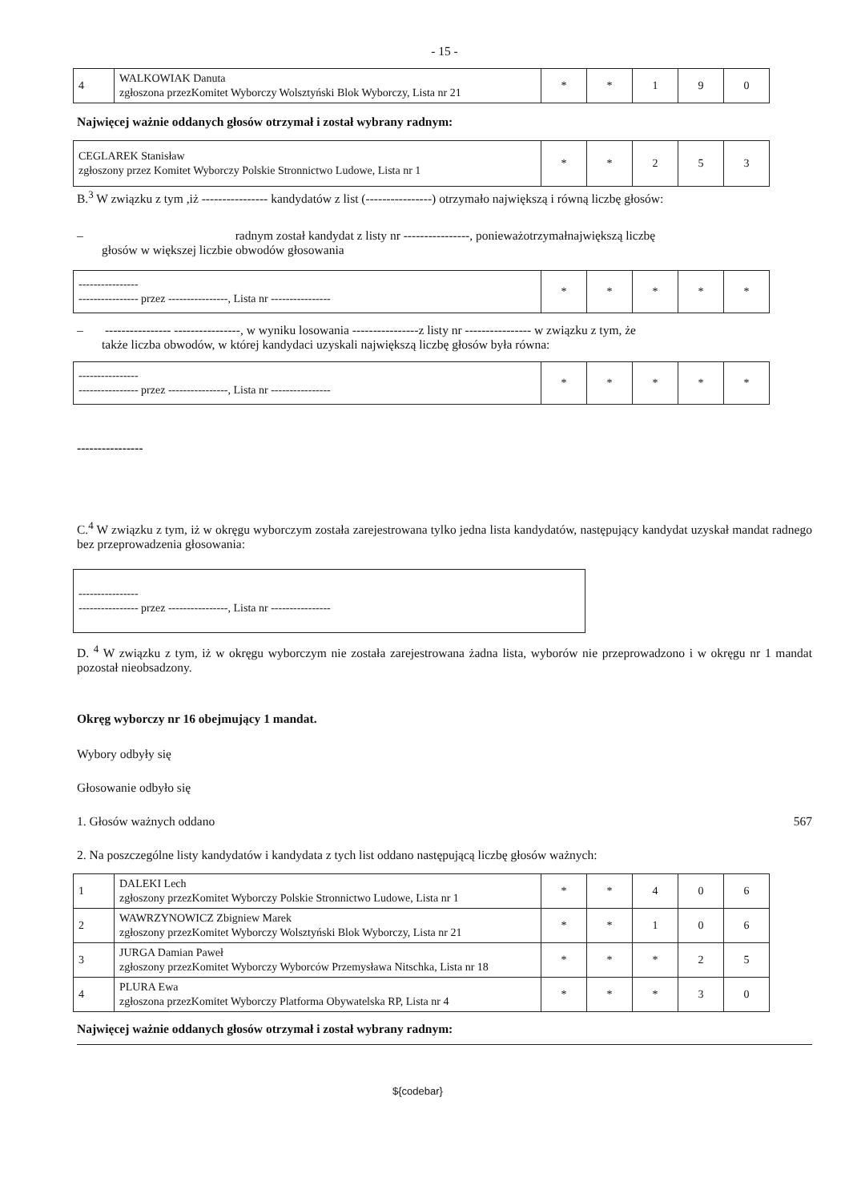- 15 -
| 4 | WALKOWIAK Danuta zgłoszona przezKomitet Wyborczy Wolsztyński Blok Wyborczy, Lista nr 21 | * | * | 1 | 9 | 0 |
Najwięcej ważnie oddanych głosów otrzymał i został wybrany radnym:
| CEGLAREK Stanisław zgłoszony przez Komitet Wyborczy Polskie Stronnictwo Ludowe, Lista nr 1 | * | * | 2 | 5 | 3 |
B.<sup>3</sup> W związku z tym ,iż ---------------- kandydatów z list (----------------) otrzymało największą i równą liczbę głosów:
– radnym został kandydat z listy nr ----------------, ponieważotrzymałnajwiększą liczbę
głosów w większej liczbie obwodów głosowania
| ---------------- ---------------- przez ----------------, Lista nr ---------------- | * | * | * | * | * |
– ---------------- ----------------, w wyniku losowania ----------------z listy nr ---------------- w związku z tym, że
także liczba obwodów, w której kandydaci uzyskali największą liczbę głosów była równa:
| ---------------- ---------------- przez ----------------, Lista nr ---------------- | * | * | * | * | * |
----------------
C.<sup>4</sup> W związku z tym, iż w okręgu wyborczym została zarejestrowana tylko jedna lista kandydatów, następujący kandydat uzyskał mandat radnego bez przeprowadzenia głosowania:
| ---------------- ---------------- przez ----------------, Lista nr ---------------- |
D. <sup>4</sup> W związku z tym, iż w okręgu wyborczym nie została zarejestrowana żadna lista, wyborów nie przeprowadzono i w okręgu nr 1 mandat pozostał nieobsadzony.
Okręg wyborczy nr 16 obejmujący 1 mandat.
Wybory odbyły się
Głosowanie odbyło się
1. Głosów ważnych oddano 567
2. Na poszczególne listy kandydatów i kandydata z tych list oddano następującą liczbę głosów ważnych:
| 1 | DALEKI Lech zgłoszony przezKomitet Wyborczy Polskie Stronnictwo Ludowe, Lista nr 1 | * | * | 4 | 0 | 6 |
| 2 | WAWRZYNOWICZ Zbigniew Marek zgłoszony przezKomitet Wyborczy Wolsztyński Blok Wyborczy, Lista nr 21 | * | * | 1 | 0 | 6 |
| 3 | JURGA Damian Paweł zgłoszony przezKomitet Wyborczy Wyborców Przemysława Nitschka, Lista nr 18 | * | * | * | 2 | 5 |
| 4 | PLURA Ewa zgłoszona przezKomitet Wyborczy Platforma Obywatelska RP, Lista nr 4 | * | * | * | 3 | 0 |
Najwięcej ważnie oddanych głosów otrzymał i został wybrany radnym:
${codebar}